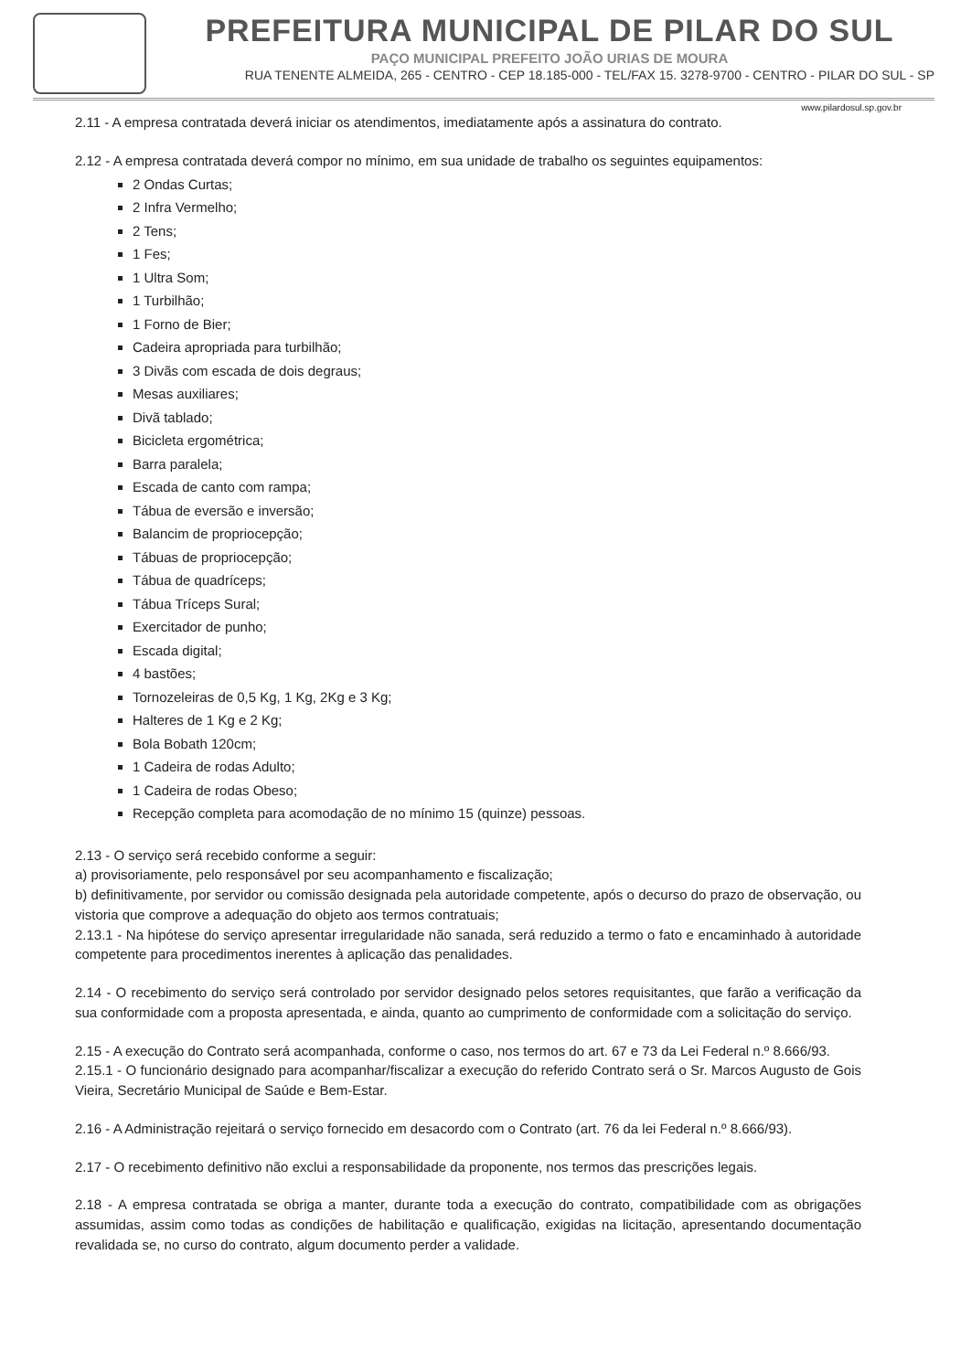PREFEITURA MUNICIPAL DE PILAR DO SUL
PAÇO MUNICIPAL PREFEITO JOÃO URIAS DE MOURA
RUA TENENTE ALMEIDA, 265 - CENTRO - CEP 18.185-000 - TEL/FAX 15. 3278-9700 - CENTRO - PILAR DO SUL - SP
www.pilardosul.sp.gov.br
2.11 - A empresa contratada deverá iniciar os atendimentos, imediatamente após a assinatura do contrato.
2.12 - A empresa contratada deverá compor no mínimo, em sua unidade de trabalho os seguintes equipamentos:
2 Ondas Curtas;
2 Infra Vermelho;
2 Tens;
1 Fes;
1 Ultra Som;
1 Turbilhão;
1 Forno de Bier;
Cadeira apropriada para turbilhão;
3 Divãs com escada de dois degraus;
Mesas auxiliares;
Divã tablado;
Bicicleta ergométrica;
Barra paralela;
Escada de canto com rampa;
Tábua de eversão e inversão;
Balancim de propriocepção;
Tábuas de propriocepção;
Tábua de quadríceps;
Tábua Tríceps Sural;
Exercitador de punho;
Escada digital;
4 bastões;
Tornozeleiras de 0,5 Kg, 1 Kg, 2Kg e 3 Kg;
Halteres de 1 Kg e 2 Kg;
Bola Bobath 120cm;
1 Cadeira de rodas Adulto;
1 Cadeira de rodas Obeso;
Recepção completa para acomodação de no mínimo 15 (quinze) pessoas.
2.13 - O serviço será recebido conforme a seguir:
a) provisoriamente, pelo responsável por seu acompanhamento e fiscalização;
b) definitivamente, por servidor ou comissão designada pela autoridade competente, após o decurso do prazo de observação, ou vistoria que comprove a adequação do objeto aos termos contratuais;
2.13.1 - Na hipótese do serviço apresentar irregularidade não sanada, será reduzido a termo o fato e encaminhado à autoridade competente para procedimentos inerentes à aplicação das penalidades.
2.14 - O recebimento do serviço será controlado por servidor designado pelos setores requisitantes, que farão a verificação da sua conformidade com a proposta apresentada, e ainda, quanto ao cumprimento de conformidade com a solicitação do serviço.
2.15 - A execução do Contrato será acompanhada, conforme o caso, nos termos do art. 67 e 73 da Lei Federal n.º 8.666/93.
2.15.1 - O funcionário designado para acompanhar/fiscalizar a execução do referido Contrato será o Sr. Marcos Augusto de Gois Vieira, Secretário Municipal de Saúde e Bem-Estar.
2.16 - A Administração rejeitará o serviço fornecido em desacordo com o Contrato (art. 76 da lei Federal n.º 8.666/93).
2.17 - O recebimento definitivo não exclui a responsabilidade da proponente, nos termos das prescrições legais.
2.18 - A empresa contratada se obriga a manter, durante toda a execução do contrato, compatibilidade com as obrigações assumidas, assim como todas as condições de habilitação e qualificação, exigidas na licitação, apresentando documentação revalidada se, no curso do contrato, algum documento perder a validade.